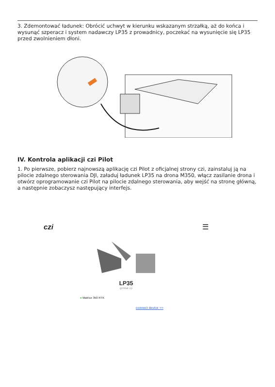3. Zdemontować ładunek: Obrócić uchwyt w kierunku wskazanym strzałką, aż do końca i wysunąć szperacz i system nadawczy LP35 z prowadnicy, poczekać na wysunięcie się LP35 przed zwolnieniem dłoni.
IV. Kontrola aplikacji czi Pilot
1. Po pierwsze, pobierz najnowszą aplikację czi Pilot z oficjalnej strony czi, zainstaluj ją na pilocie zdalnego sterowania DJI, załaduj ładunek LP35 na drona M350, włącz zasilanie drona i otwórz oprogramowanie czi Pilot na pilocie zdalnego sterowania, aby wejść na stronę główną, a następnie zobaczysz następujący interfejs.
czi ☰
LP35
gimbal up
● Matrice 350 RTK
connect device >>